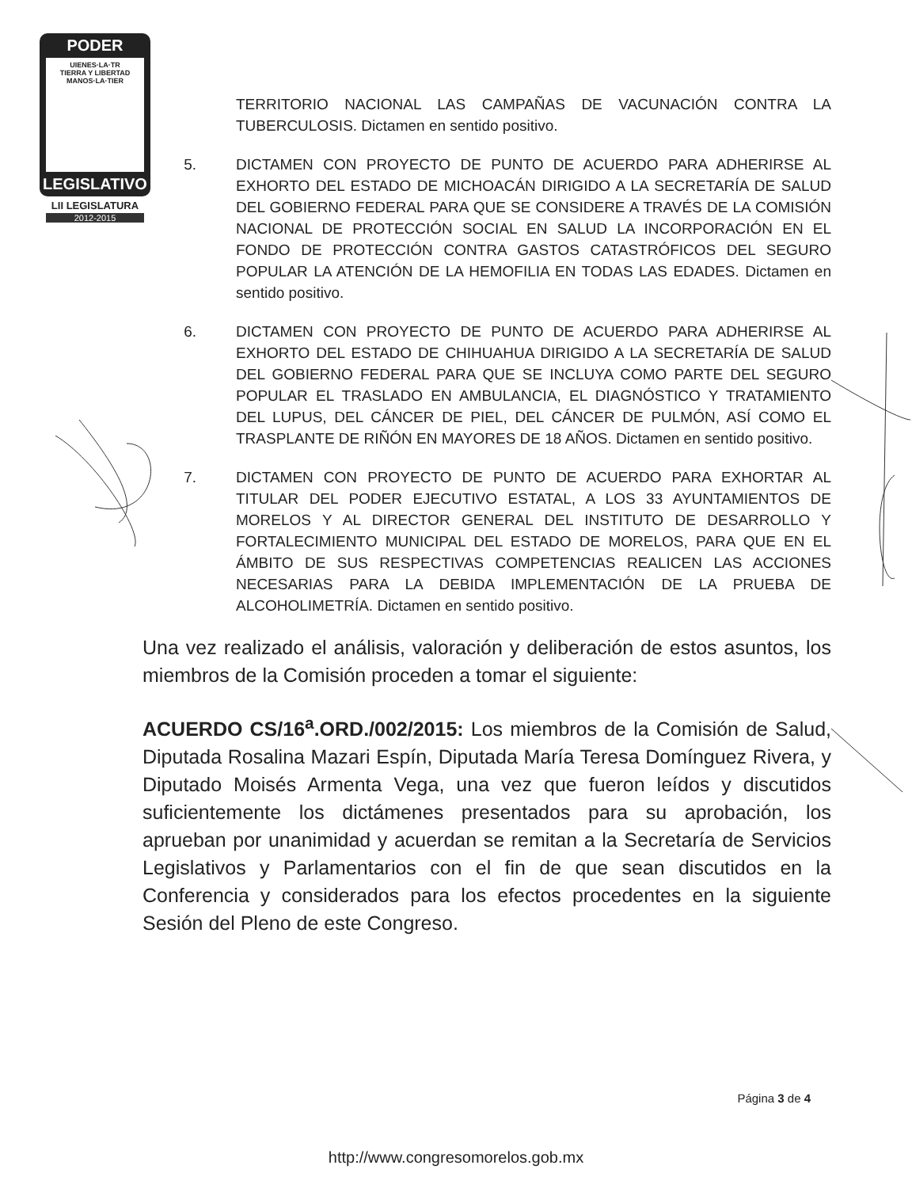PODER
UIENES·LA·TR
TIERRA Y LIBERTAD
MANOS·LA·TIER
LEGISLATIVO
LII LEGISLATURA
2012-2015
TERRITORIO NACIONAL LAS CAMPAÑAS DE VACUNACIÓN CONTRA LA TUBERCULOSIS. Dictamen en sentido positivo.
5. DICTAMEN CON PROYECTO DE PUNTO DE ACUERDO PARA ADHERIRSE AL EXHORTO DEL ESTADO DE MICHOACÁN DIRIGIDO A LA SECRETARÍA DE SALUD DEL GOBIERNO FEDERAL PARA QUE SE CONSIDERE A TRAVÉS DE LA COMISIÓN NACIONAL DE PROTECCIÓN SOCIAL EN SALUD LA INCORPORACIÓN EN EL FONDO DE PROTECCIÓN CONTRA GASTOS CATASTRÓFICOS DEL SEGURO POPULAR LA ATENCIÓN DE LA HEMOFILIA EN TODAS LAS EDADES. Dictamen en sentido positivo.
6. DICTAMEN CON PROYECTO DE PUNTO DE ACUERDO PARA ADHERIRSE AL EXHORTO DEL ESTADO DE CHIHUAHUA DIRIGIDO A LA SECRETARÍA DE SALUD DEL GOBIERNO FEDERAL PARA QUE SE INCLUYA COMO PARTE DEL SEGURO POPULAR EL TRASLADO EN AMBULANCIA, EL DIAGNÓSTICO Y TRATAMIENTO DEL LUPUS, DEL CÁNCER DE PIEL, DEL CÁNCER DE PULMÓN, ASÍ COMO EL TRASPLANTE DE RIÑÓN EN MAYORES DE 18 AÑOS. Dictamen en sentido positivo.
7. DICTAMEN CON PROYECTO DE PUNTO DE ACUERDO PARA EXHORTAR AL TITULAR DEL PODER EJECUTIVO ESTATAL, A LOS 33 AYUNTAMIENTOS DE MORELOS Y AL DIRECTOR GENERAL DEL INSTITUTO DE DESARROLLO Y FORTALECIMIENTO MUNICIPAL DEL ESTADO DE MORELOS, PARA QUE EN EL ÁMBITO DE SUS RESPECTIVAS COMPETENCIAS REALICEN LAS ACCIONES NECESARIAS PARA LA DEBIDA IMPLEMENTACIÓN DE LA PRUEBA DE ALCOHOLIMETRÍA. Dictamen en sentido positivo.
Una vez realizado el análisis, valoración y deliberación de estos asuntos, los miembros de la Comisión proceden a tomar el siguiente:
ACUERDO CS/16<sup>a</sup>.ORD./002/2015: Los miembros de la Comisión de Salud, Diputada Rosalina Mazari Espín, Diputada María Teresa Domínguez Rivera, y Diputado Moisés Armenta Vega, una vez que fueron leídos y discutidos suficientemente los dictámenes presentados para su aprobación, los aprueban por unanimidad y acuerdan se remitan a la Secretaría de Servicios Legislativos y Parlamentarios con el fin de que sean discutidos en la Conferencia y considerados para los efectos procedentes en la siguiente Sesión del Pleno de este Congreso.
Página 3 de 4
http://www.congresomorelos.gob.mx